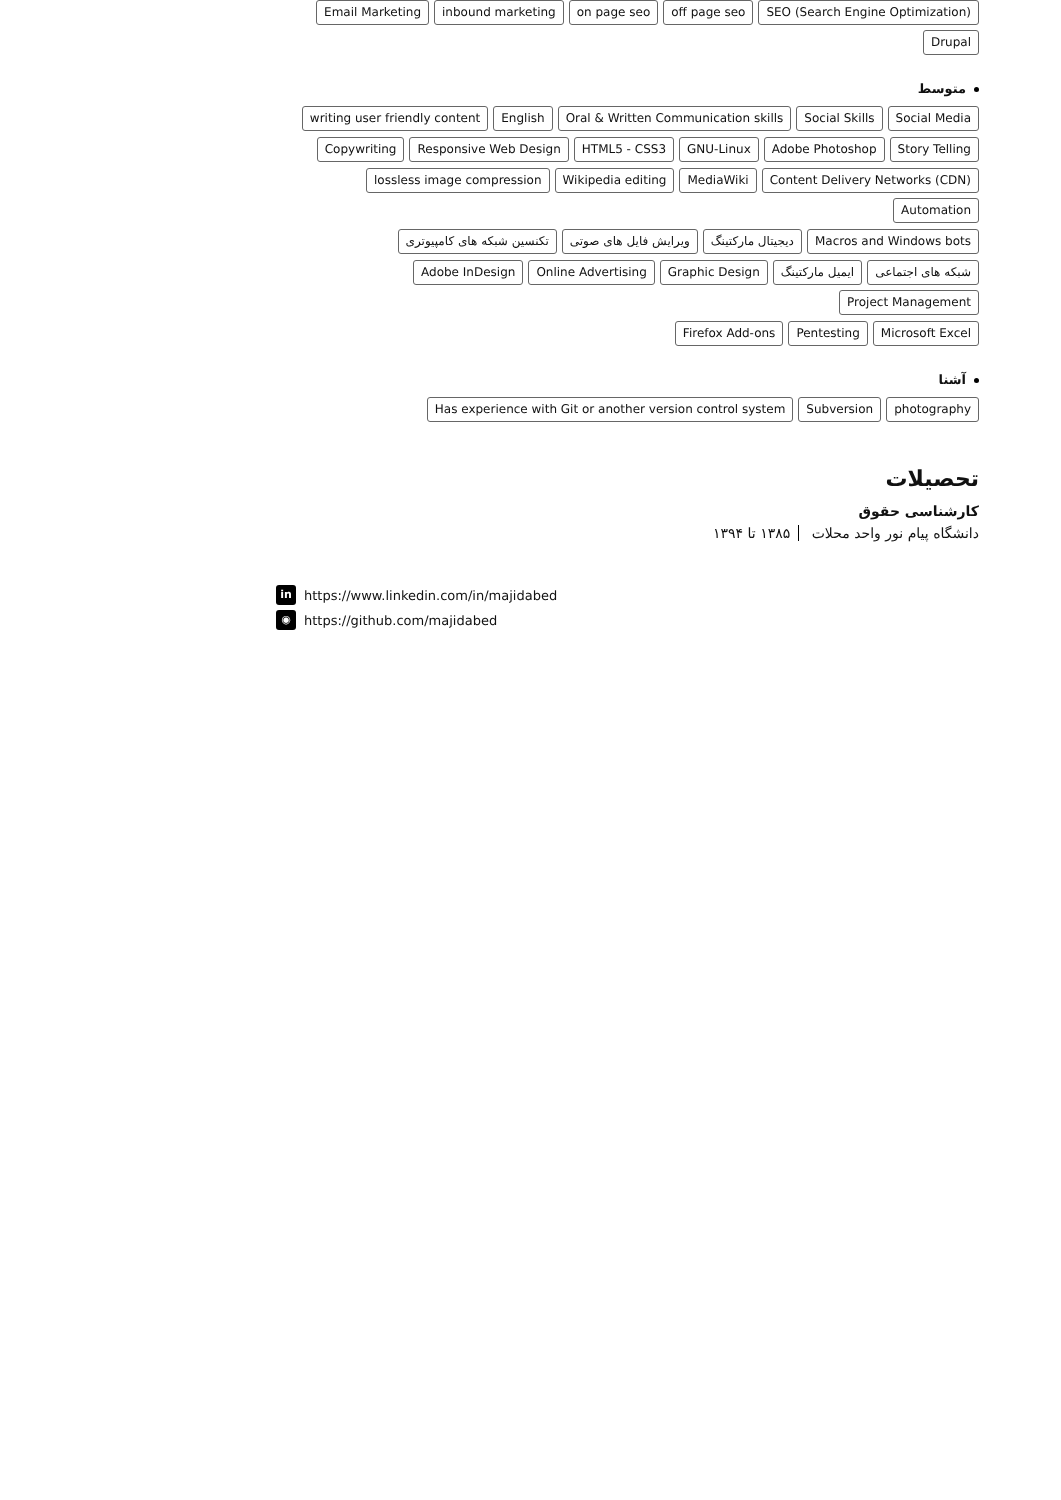SEO (Search Engine Optimization) off page seo on page seo inbound marketing Email Marketing Drupal
متوسط
Social Media Social Skills Oral & Written Communication skills English writing user friendly content
Story Telling Adobe Photoshop GNU-Linux HTML5 - CSS3 Responsive Web Design Copywriting
Content Delivery Networks (CDN) MediaWiki Wikipedia editing lossless image compression Automation
Macros and Windows bots دیجیتال مارکتینگ ویرایش فایل های صوتی تکنسین شبکه های کامپیوتری
شبکه های اجتماعی ایمیل مارکتینگ Graphic Design Online Advertising Adobe InDesign Project Management
Microsoft Excel Pentesting Firefox Add-ons
آشنا
photography Subversion Has experience with Git or another version control system
تحصیلات
کارشناسی حقوق
دانشگاه پیام نور واحد محلات ۱۳۸۵ تا ۱۳۹۴
in https://www.linkedin.com/in/majidabed
◉ https://github.com/majidabed